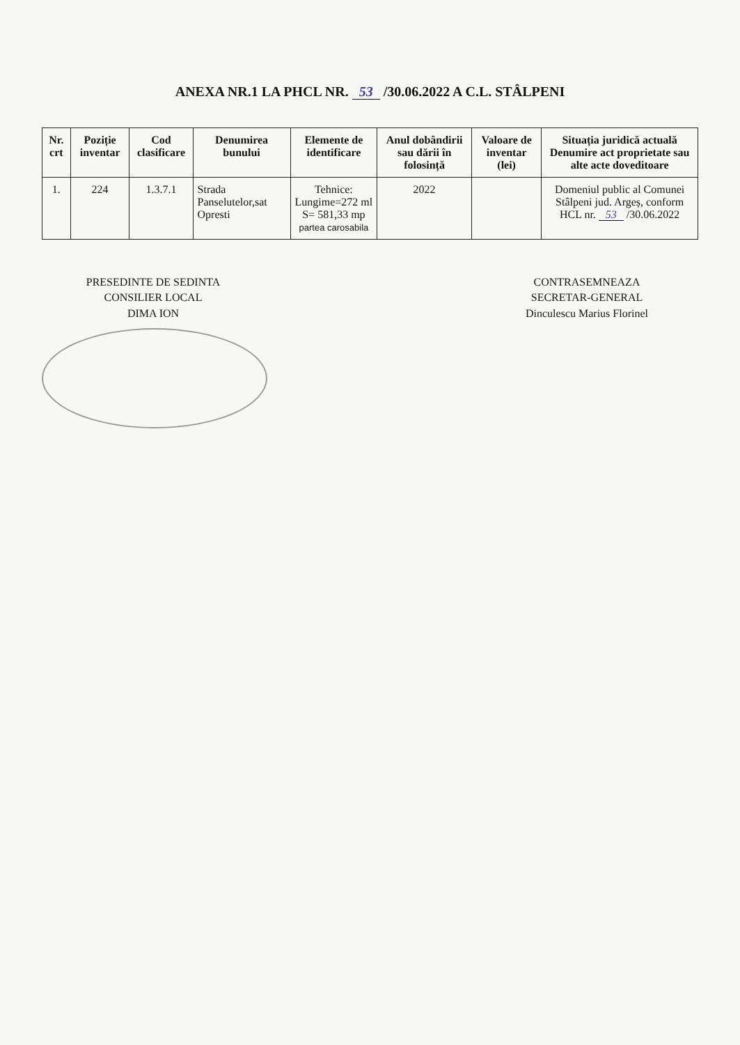ANEXA NR.1 LA PHCL NR. 53 /30.06.2022 A C.L. STÂLPENI
| Nr. crt | Poziție inventar | Cod clasificare | Denumirea bunului | Elemente de identificare | Anul dobândirii sau dării în folosință | Valoare de inventar (lei) | Situația juridică actuală Denumire act proprietate sau alte acte doveditoare |
| --- | --- | --- | --- | --- | --- | --- | --- |
| 1. | 224 | 1.3.7.1 | Strada Panselutelor,sat Opresti | Tehnice: Lungime=272 ml S= 581,33 mp partea carosabila | 2022 | | Domeniul public al Comunei Stâlpeni jud. Argeș, conform HCL nr. 53 /30.06.2022 |
PRESEDINTE DE SEDINTA
CONSILIER LOCAL
DIMA ION
CONTRASEMNEAZA
SECRETAR-GENERAL
Dinculescu Marius Florinel